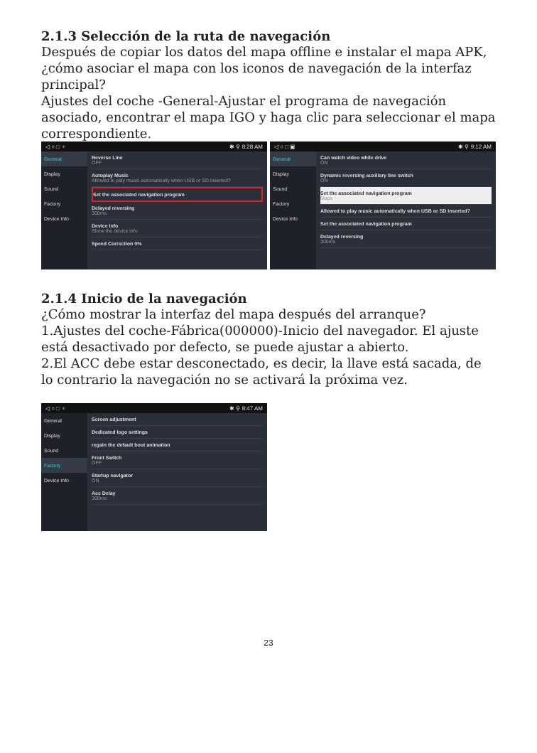2.1.3 Selección de la ruta de navegación
Después de copiar los datos del mapa offline e instalar el mapa APK, ¿cómo asociar el mapa con los iconos de navegación de la interfaz principal?
Ajustes del coche -General-Ajustar el programa de navegación asociado, encontrar el mapa IGO y haga clic para seleccionar el mapa correspondiente.
◁ ○ □ ♆ ✱ ⚲ 8:28 AM
General
Display
Sound
Factory
Device Info
Reverse Line
OFF
Autoplay Music
Allowed to play music automatically when USB or SD inserted?
Set the associated navigation program
Delayed reversing
300ms
Device Info
Show the device info
Speed Correction 0%
◁ ○ □ ▣ ✱ ⚲ 9:12 AM
General
Display
Sound
Factory
Device Info
Can watch video while drive
ON
Dynamic reversing auxiliary line switch
ON
Set the associated navigation program
Maps
Allowed to play music automatically when USB or SD inserted?
Set the associated navigation program
Delayed reversing
300ms
2.1.4 Inicio de la navegación
¿Cómo mostrar la interfaz del mapa después del arranque?
1.Ajustes del coche-Fábrica(000000)-Inicio del navegador. El ajuste está desactivado por defecto, se puede ajustar a abierto.
2.El ACC debe estar desconectado, es decir, la llave está sacada, de lo contrario la navegación no se activará la próxima vez.
◁ ○ □ ♆ ✱ ⚲ 8:47 AM
General
Display
Sound
Factory
Device Info
Screen adjustment
Dedicated logo settings
regain the default boot animation
Front Switch
OFF
Startup navigator
ON
Acc Delay
300ms
23